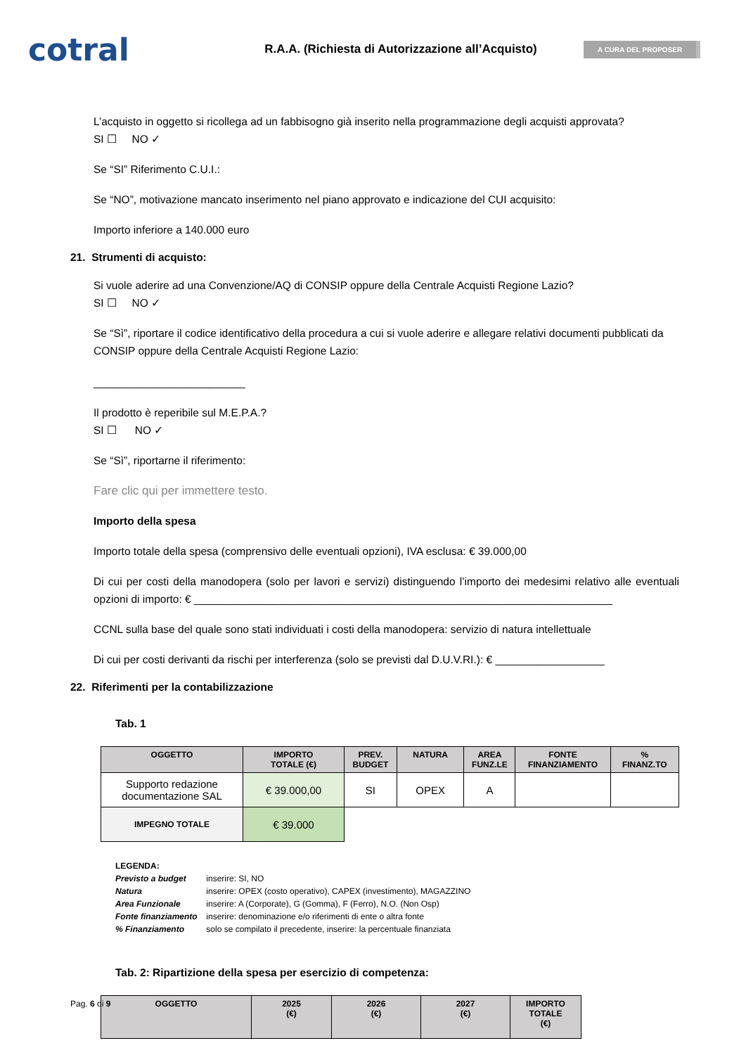cotral
R.A.A. (Richiesta di Autorizzazione all’Acquisto)
A CURA DEL PROPOSER
L’acquisto in oggetto si ricollega ad un fabbisogno già inserito nella programmazione degli acquisti approvata?
SI ☐ NO ✓
Se “SI” Riferimento C.U.I.:
Se “NO”, motivazione mancato inserimento nel piano approvato e indicazione del CUI acquisito:
Importo inferiore a 140.000 euro
21. Strumenti di acquisto:
Si vuole aderire ad una Convenzione/AQ di CONSIP oppure della Centrale Acquisti Regione Lazio?
SI ☐ NO ✓
Se “Sì”, riportare il codice identificativo della procedura a cui si vuole aderire e allegare relativi documenti pubblicati da CONSIP oppure della Centrale Acquisti Regione Lazio:
_________________________
Il prodotto è reperibile sul M.E.P.A.?
SI ☐ NO ✓
Se “Sì”, riportarne il riferimento:
Fare clic qui per immettere testo.
Importo della spesa
Importo totale della spesa (comprensivo delle eventuali opzioni), IVA esclusa: € 39.000,00
Di cui per costi della manodopera (solo per lavori e servizi) distinguendo l’importo dei medesimi relativo alle eventuali opzioni di importo: € _____________________________________________________________________
CCNL sulla base del quale sono stati individuati i costi della manodopera: servizio di natura intellettuale
Di cui per costi derivanti da rischi per interferenza (solo se previsti dal D.U.V.RI.): € __________________
22. Riferimenti per la contabilizzazione
Tab. 1
| OGGETTO | IMPORTO TOTALE (€) | PREV. BUDGET | NATURA | AREA FUNZ.LE | FONTE FINANZIAMENTO | % FINANZ.TO |
| --- | --- | --- | --- | --- | --- | --- |
| Supporto redazione documentazione SAL | € 39.000,00 | SI | OPEX | A | | |
| IMPEGNO TOTALE | € 39.000 | | | | | |
LEGENDA:
Previsto a budget inserire: SI, NO
Natura inserire: OPEX (costo operativo), CAPEX (investimento), MAGAZZINO
Area Funzionale inserire: A (Corporate), G (Gomma), F (Ferro), N.O. (Non Osp)
Fonte finanziamento inserire: denominazione e/o riferimenti di ente o altra fonte
% Finanziamento solo se compilato il precedente, inserire: la percentuale finanziata
Tab. 2: Ripartizione della spesa per esercizio di competenza:
| OGGETTO | 2025 (€) | 2026 (€) | 2027 (€) | IMPORTO TOTALE (€) |
| --- | --- | --- | --- | --- |
Pag. 6 di 9